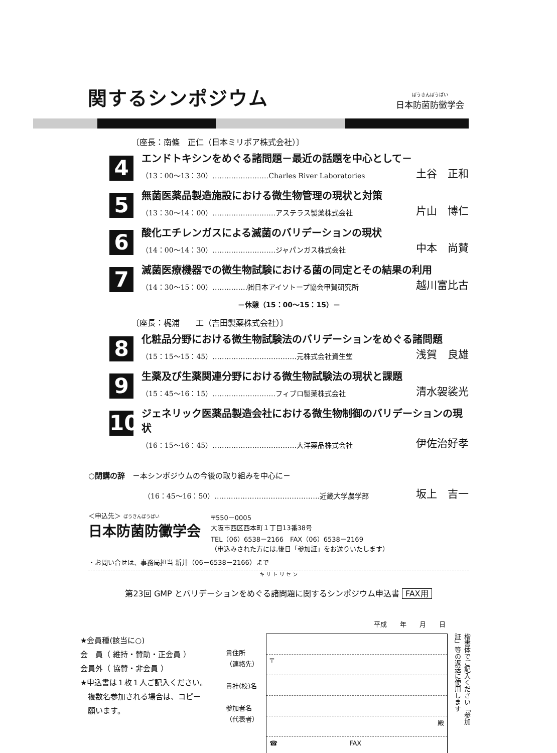関するシンポジウム
ぼうきんぼうばい
日本防菌防黴学会
〔座長：南條　正仁（日本ミリポア株式会社）〕
4
エンドトキシンをめぐる諸問題－最近の話題を中心として－
（13：00～13：30）……………………Charles River Laboratories 土谷　正和
5
無菌医薬品製造施設における微生物管理の現状と対策
（13：30～14：00）………………………アステラス製薬株式会社 片山　博仁
6
酸化エチレンガスによる滅菌のバリデーションの現状
（14：00～14：30）………………………ジャパンガス株式会社 中本　尚賛
7
滅菌医療機器での微生物試験における菌の同定とその結果の利用
（14：30～15：00）……………㈳日本アイソトープ協会甲賀研究所 越川富比古
－休憩（15：00～15：15）－
〔座長：梶浦　　工（吉田製薬株式会社）〕
8
化粧品分野における微生物試験法のバリデーションをめぐる諸問題
（15：15～15：45）………………………………元株式会社資生堂 浅賀　良雄
9
生薬及び生薬関連分野における微生物試験法の現状と課題
（15：45～16：15）………………………フィブロ製薬株式会社 清水袈裟光
10
ジェネリック医薬品製造会社における微生物制御のバリデーションの現状
（16：15～16：45）………………………………大洋薬品株式会社 伊佐治好孝
○閉講の辞　－本シンポジウムの今後の取り組みを中心に－
（16：45～16：50）………………………………………近畿大学農学部 坂上　吉一
＜申込先＞ ぼうきんぼうばい
日本防菌防黴学会
〒550－0005
大阪市西区西本町１丁目13番38号
TEL（06）6538－2166　FAX（06）6538－2169
（申込みされた方には,後日「参加証」をお送りいたします）
・お問い合せは、事務局担当 新井（06－6538－2166）まで
キ リ ト リ セ ン
第23回 GMP とバリデーションをめぐる諸問題に関するシンポジウム申込書 FAX用
平成　　年　　月　　日
★会員種(該当に○)
会　員（ 維持・賛助・正会員 ）
会員外（ 協賛・非会員 ）
★申込書は１枚１人ご記入ください。
　複数名参加される場合は、コピー
　願います。
貴住所
（連絡先）
貴社(校)名
参加者名
（代表者）
〒
殿
☎　　　　　　　　　　　FAX
楷書体でご記入ください「参加証」等の返送に使用します